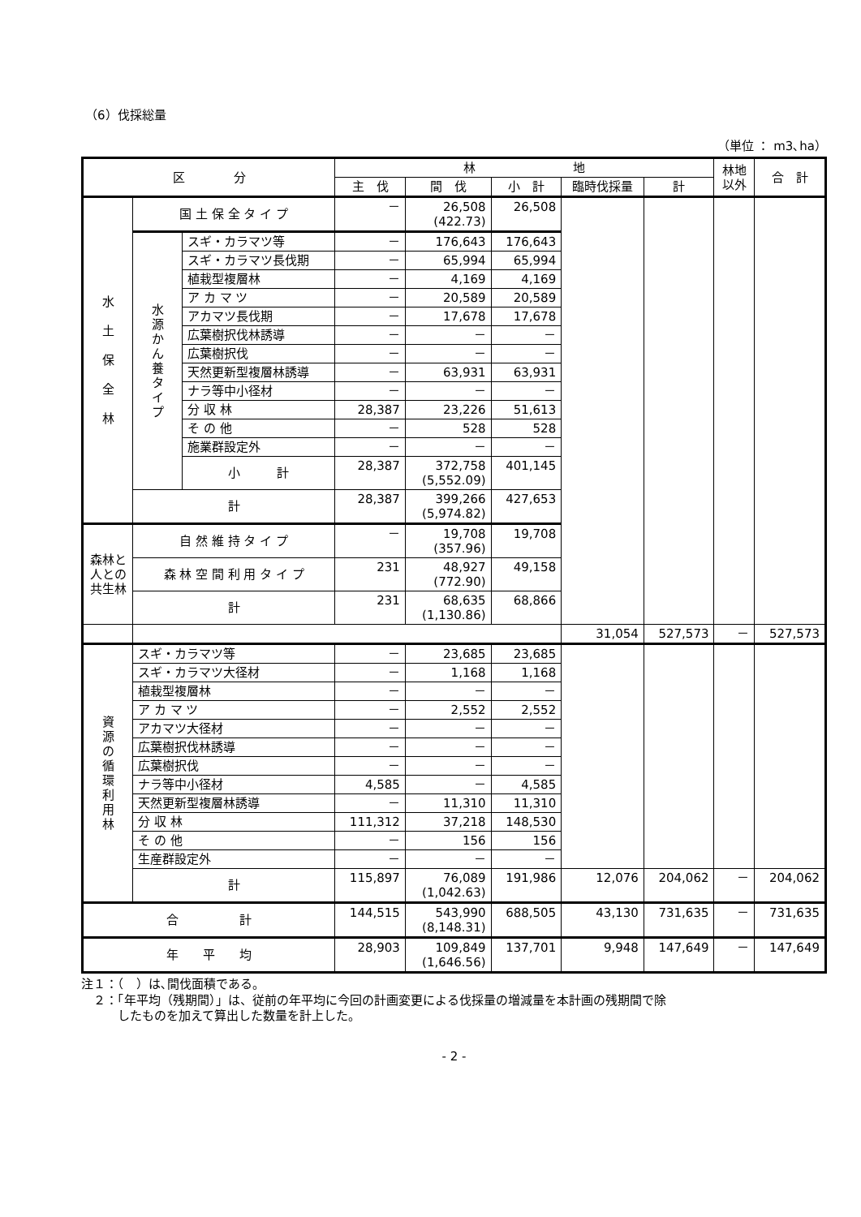（6）伐採総量
（単位 ： m3､ha）
| 区 分 | | | 林 地 | | | | | 林地 以外 | 合 計 |
| --- | --- | --- | --- | --- | --- | --- | --- | --- | --- |
| | | | 主 伐 | 間 伐 | 小 計 | 臨時伐採量 | 計 | | |
| 水 土 保 全 林 | 国 土 保 全 タ イ プ | | － | 26,508 (422.73) | 26,508 | | | | |
| | 水 源 か ん 養 タ イ プ | スギ・カラマツ等 | － | 176,643 | 176,643 | | | | |
| | | スギ・カラマツ長伐期 | － | 65,994 | 65,994 | | | | |
| | | 植栽型複層林 | － | 4,169 | 4,169 | | | | |
| | | ア カ マ ツ | － | 20,589 | 20,589 | | | | |
| | | アカマツ長伐期 | － | 17,678 | 17,678 | | | | |
| | | 広葉樹択伐林誘導 | － | － | － | | | | |
| | | 広葉樹択伐 | － | － | － | | | | |
| | | 天然更新型複層林誘導 | － | 63,931 | 63,931 | | | | |
| | | ナラ等中小径材 | － | － | － | | | | |
| | | 分 収 林 | 28,387 | 23,226 | 51,613 | | | | |
| | | そ の 他 | － | 528 | 528 | | | | |
| | | 施業群設定外 | － | － | － | | | | |
| | | 小 計 | 28,387 | 372,758 (5,552.09) | 401,145 | | | | |
| | 計 | | 28,387 | 399,266 (5,974.82) | 427,653 | | | | |
| 森林と人との共生林 | 自 然 維 持 タ イ プ | | － | 19,708 (357.96) | 19,708 | | | | |
| | 森 林 空 間 利 用 タ イ プ | | 231 | 48,927 (772.90) | 49,158 | | | | |
| | 計 | | 231 | 68,635 (1,130.86) | 68,866 | | | | |
| | | | | | | 31,054 | 527,573 | － | 527,573 |
| 資 源 の 循 環 利 用 林 | スギ・カラマツ等 | | － | 23,685 | 23,685 | | | | |
| | スギ・カラマツ大径材 | | － | 1,168 | 1,168 | | | | |
| | 植栽型複層林 | | － | － | － | | | | |
| | ア カ マ ツ | | － | 2,552 | 2,552 | | | | |
| | アカマツ大径材 | | － | － | － | | | | |
| | 広葉樹択伐林誘導 | | － | － | － | | | | |
| | 広葉樹択伐 | | － | － | － | | | | |
| | ナラ等中小径材 | | 4,585 | － | 4,585 | | | | |
| | 天然更新型複層林誘導 | | － | 11,310 | 11,310 | | | | |
| | 分 収 林 | | 111,312 | 37,218 | 148,530 | | | | |
| | そ の 他 | | － | 156 | 156 | | | | |
| | 生産群設定外 | | － | － | － | | | | |
| | 計 | | 115,897 | 76,089 (1,042.63) | 191,986 | 12,076 | 204,062 | － | 204,062 |
| 合 計 | | | 144,515 | 543,990 (8,148.31) | 688,505 | 43,130 | 731,635 | － | 731,635 |
| 年 平 均 | | | 28,903 | 109,849 (1,646.56) | 137,701 | 9,948 | 147,649 | － | 147,649 |
注１：（　）は､間伐面積である。
　２：「年平均（残期間）」は、従前の年平均に今回の計画変更による伐採量の増減量を本計画の残期間で除
　　　したものを加えて算出した数量を計上した。
- 2 -